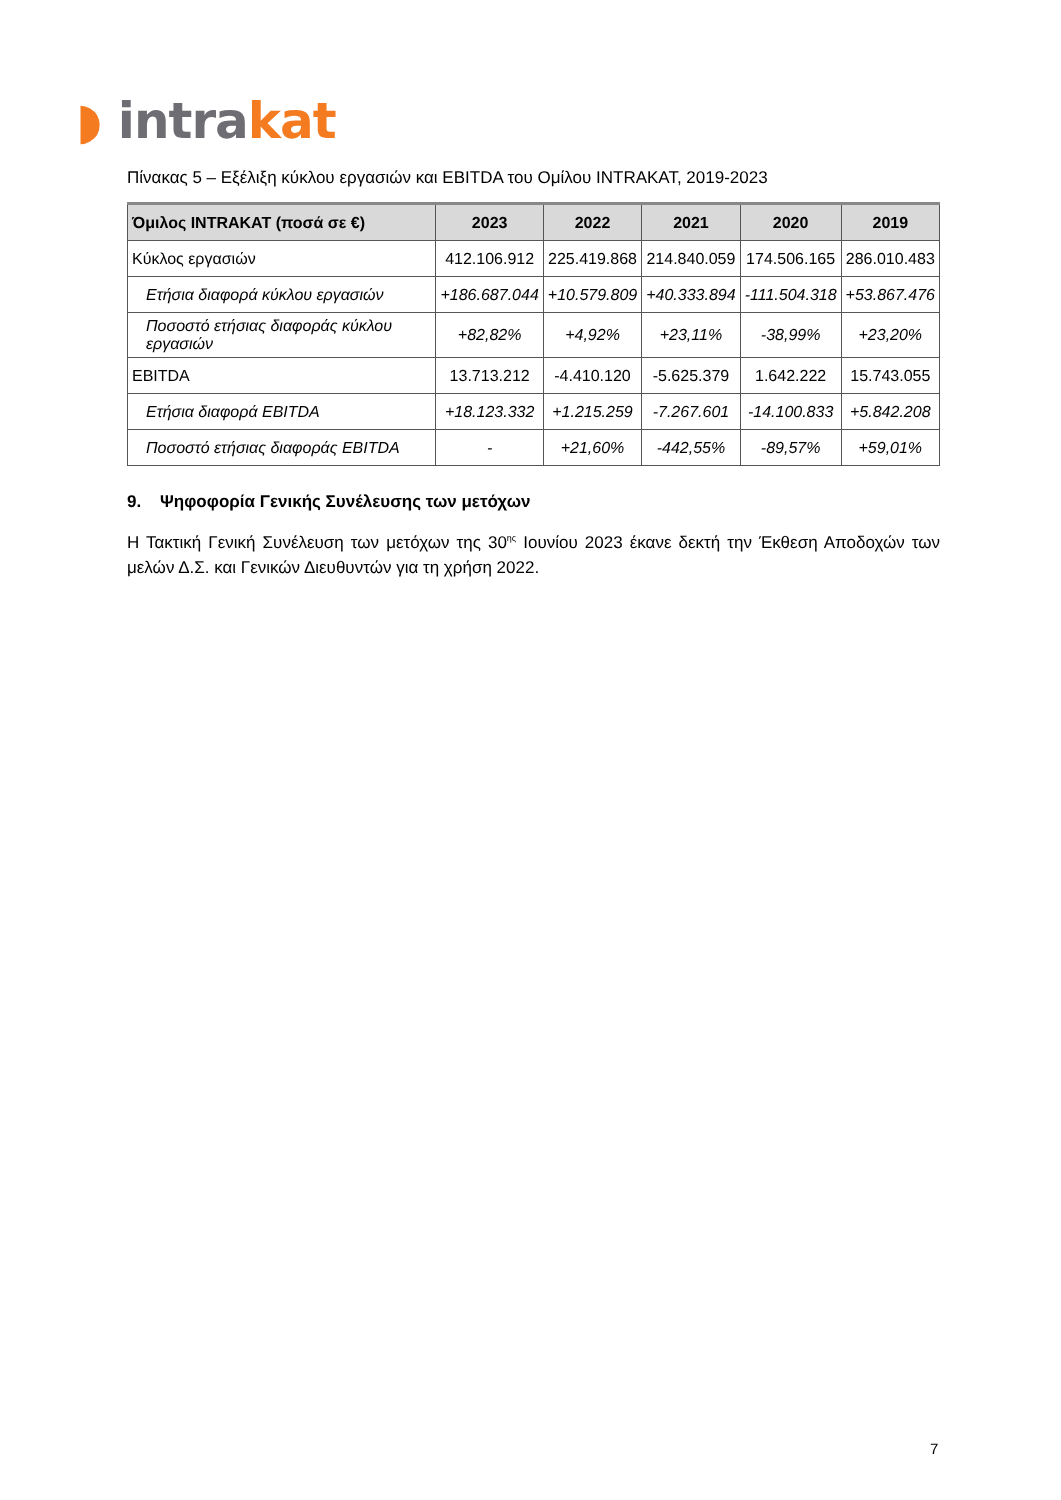◗ intra kat
Πίνακας 5 – Εξέλιξη κύκλου εργασιών και EBITDA του Ομίλου INTRAKAT, 2019-2023
| Όμιλος INTRAKAT (ποσά σε €) | 2023 | 2022 | 2021 | 2020 | 2019 |
| --- | --- | --- | --- | --- | --- |
| Κύκλος εργασιών | 412.106.912 | 225.419.868 | 214.840.059 | 174.506.165 | 286.010.483 |
| Ετήσια διαφορά κύκλου εργασιών | +186.687.044 | +10.579.809 | +40.333.894 | -111.504.318 | +53.867.476 |
| Ποσοστό ετήσιας διαφοράς κύκλου εργασιών | +82,82% | +4,92% | +23,11% | -38,99% | +23,20% |
| EBITDA | 13.713.212 | -4.410.120 | -5.625.379 | 1.642.222 | 15.743.055 |
| Ετήσια διαφορά EBITDA | +18.123.332 | +1.215.259 | -7.267.601 | -14.100.833 | +5.842.208 |
| Ποσοστό ετήσιας διαφοράς EBITDA | - | +21,60% | -442,55% | -89,57% | +59,01% |
9. Ψηφοφορία Γενικής Συνέλευσης των μετόχων
Η Τακτική Γενική Συνέλευση των μετόχων της 30<sup>ης</sup> Ιουνίου 2023 έκανε δεκτή την Έκθεση Αποδοχών των μελών Δ.Σ. και Γενικών Διευθυντών για τη χρήση 2022.
7